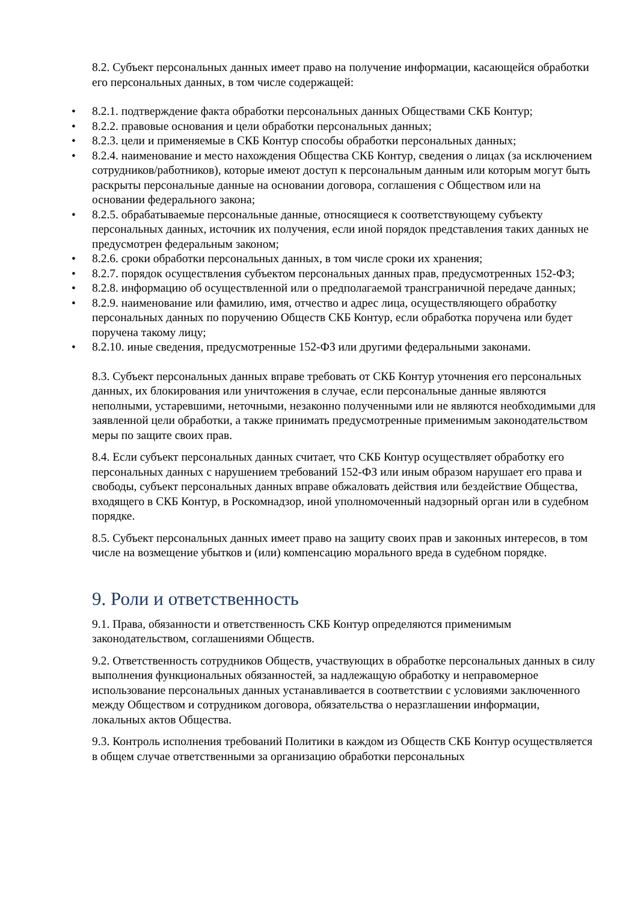8.2. Субъект персональных данных имеет право на получение информации, касающейся обработки его персональных данных, в том числе содержащей:
• 8.2.1. подтверждение факта обработки персональных данных Обществами СКБ Контур;
• 8.2.2. правовые основания и цели обработки персональных данных;
• 8.2.3. цели и применяемые в СКБ Контур способы обработки персональных данных;
• 8.2.4. наименование и место нахождения Общества СКБ Контур, сведения о лицах (за исключением сотрудников/работников), которые имеют доступ к персональным данным или которым могут быть раскрыты персональные данные на основании договора, соглашения с Обществом или на основании федерального закона;
• 8.2.5. обрабатываемые персональные данные, относящиеся к соответствующему субъекту персональных данных, источник их получения, если иной порядок представления таких данных не предусмотрен федеральным законом;
• 8.2.6. сроки обработки персональных данных, в том числе сроки их хранения;
• 8.2.7. порядок осуществления субъектом персональных данных прав, предусмотренных 152-ФЗ;
• 8.2.8. информацию об осуществленной или о предполагаемой трансграничной передаче данных;
• 8.2.9. наименование или фамилию, имя, отчество и адрес лица, осуществляющего обработку персональных данных по поручению Обществ СКБ Контур, если обработка поручена или будет поручена такому лицу;
• 8.2.10. иные сведения, предусмотренные 152-ФЗ или другими федеральными законами.
8.3. Субъект персональных данных вправе требовать от СКБ Контур уточнения его персональных данных, их блокирования или уничтожения в случае, если персональные данные являются неполными, устаревшими, неточными, незаконно полученными или не являются необходимыми для заявленной цели обработки, а также принимать предусмотренные применимым законодательством меры по защите своих прав.
8.4. Если субъект персональных данных считает, что СКБ Контур осуществляет обработку его персональных данных с нарушением требований 152-ФЗ или иным образом нарушает его права и свободы, субъект персональных данных вправе обжаловать действия или бездействие Общества, входящего в СКБ Контур, в Роскомнадзор, иной уполномоченный надзорный орган или в судебном порядке.
8.5. Субъект персональных данных имеет право на защиту своих прав и законных интересов, в том числе на возмещение убытков и (или) компенсацию морального вреда в судебном порядке.
9. Роли и ответственность
9.1. Права, обязанности и ответственность СКБ Контур определяются применимым законодательством, соглашениями Обществ.
9.2. Ответственность сотрудников Обществ, участвующих в обработке персональных данных в силу выполнения функциональных обязанностей, за надлежащую обработку и неправомерное использование персональных данных устанавливается в соответствии с условиями заключенного между Обществом и сотрудником договора, обязательства о неразглашении информации, локальных актов Общества.
9.3. Контроль исполнения требований Политики в каждом из Обществ СКБ Контур осуществляется в общем случае ответственными за организацию обработки персональных